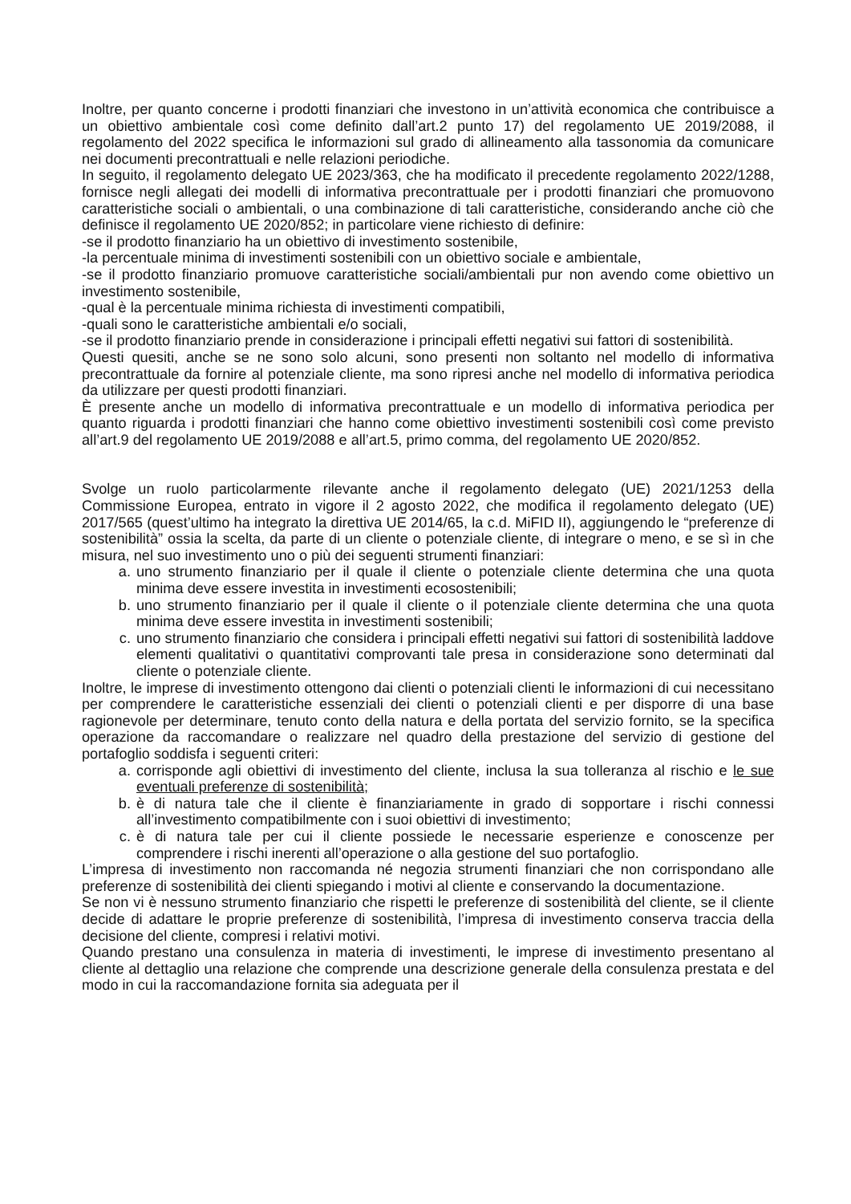Inoltre, per quanto concerne i prodotti finanziari che investono in un’attività economica che contribuisce a un obiettivo ambientale così come definito dall’art.2 punto 17) del regolamento UE 2019/2088, il regolamento del 2022 specifica le informazioni sul grado di allineamento alla tassonomia da comunicare nei documenti precontrattuali e nelle relazioni periodiche.
In seguito, il regolamento delegato UE 2023/363, che ha modificato il precedente regolamento 2022/1288, fornisce negli allegati dei modelli di informativa precontrattuale per i prodotti finanziari che promuovono caratteristiche sociali o ambientali, o una combinazione di tali caratteristiche, considerando anche ciò che definisce il regolamento UE 2020/852; in particolare viene richiesto di definire:
-se il prodotto finanziario ha un obiettivo di investimento sostenibile,
-la percentuale minima di investimenti sostenibili con un obiettivo sociale e ambientale,
-se il prodotto finanziario promuove caratteristiche sociali/ambientali pur non avendo come obiettivo un investimento sostenibile,
-qual è la percentuale minima richiesta di investimenti compatibili,
-quali sono le caratteristiche ambientali e/o sociali,
-se il prodotto finanziario prende in considerazione i principali effetti negativi sui fattori di sostenibilità.
Questi quesiti, anche se ne sono solo alcuni, sono presenti non soltanto nel modello di informativa precontrattuale da fornire al potenziale cliente, ma sono ripresi anche nel modello di informativa periodica da utilizzare per questi prodotti finanziari.
È presente anche un modello di informativa precontrattuale e un modello di informativa periodica per quanto riguarda i prodotti finanziari che hanno come obiettivo investimenti sostenibili così come previsto all’art.9 del regolamento UE 2019/2088 e all’art.5, primo comma, del regolamento UE 2020/852.
Svolge un ruolo particolarmente rilevante anche il regolamento delegato (UE) 2021/1253 della Commissione Europea, entrato in vigore il 2 agosto 2022, che modifica il regolamento delegato (UE) 2017/565 (quest’ultimo ha integrato la direttiva UE 2014/65, la c.d. MiFID II), aggiungendo le “preferenze di sostenibilità” ossia la scelta, da parte di un cliente o potenziale cliente, di integrare o meno, e se sì in che misura, nel suo investimento uno o più dei seguenti strumenti finanziari:
a. uno strumento finanziario per il quale il cliente o potenziale cliente determina che una quota minima deve essere investita in investimenti ecosostenibili;
b. uno strumento finanziario per il quale il cliente o il potenziale cliente determina che una quota minima deve essere investita in investimenti sostenibili;
c. uno strumento finanziario che considera i principali effetti negativi sui fattori di sostenibilità laddove elementi qualitativi o quantitativi comprovanti tale presa in considerazione sono determinati dal cliente o potenziale cliente.
Inoltre, le imprese di investimento ottengono dai clienti o potenziali clienti le informazioni di cui necessitano per comprendere le caratteristiche essenziali dei clienti o potenziali clienti e per disporre di una base ragionevole per determinare, tenuto conto della natura e della portata del servizio fornito, se la specifica operazione da raccomandare o realizzare nel quadro della prestazione del servizio di gestione del portafoglio soddisfa i seguenti criteri:
a. corrisponde agli obiettivi di investimento del cliente, inclusa la sua tolleranza al rischio e le sue eventuali preferenze di sostenibilità;
b. è di natura tale che il cliente è finanziariamente in grado di sopportare i rischi connessi all’investimento compatibilmente con i suoi obiettivi di investimento;
c. è di natura tale per cui il cliente possiede le necessarie esperienze e conoscenze per comprendere i rischi inerenti all’operazione o alla gestione del suo portafoglio.
L’impresa di investimento non raccomanda né negozia strumenti finanziari che non corrispondano alle preferenze di sostenibilità dei clienti spiegando i motivi al cliente e conservando la documentazione.
Se non vi è nessuno strumento finanziario che rispetti le preferenze di sostenibilità del cliente, se il cliente decide di adattare le proprie preferenze di sostenibilità, l’impresa di investimento conserva traccia della decisione del cliente, compresi i relativi motivi.
Quando prestano una consulenza in materia di investimenti, le imprese di investimento presentano al cliente al dettaglio una relazione che comprende una descrizione generale della consulenza prestata e del modo in cui la raccomandazione fornita sia adeguata per il